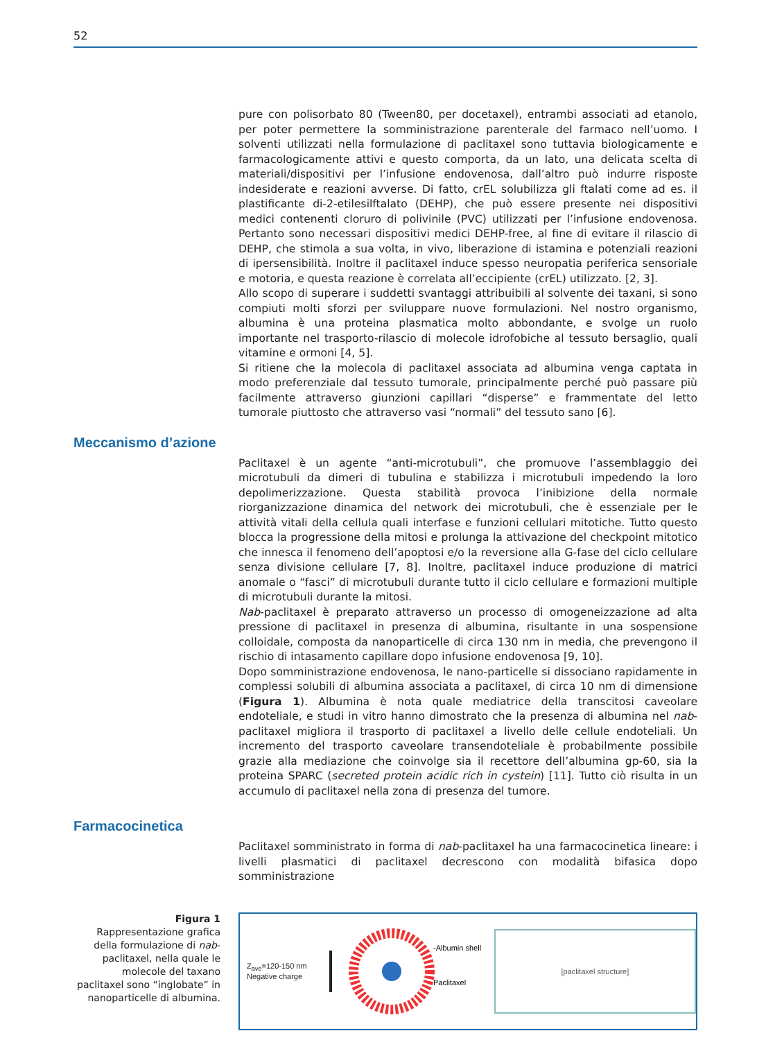52
pure con polisorbato 80 (Tween80, per docetaxel), entrambi associati ad etanolo, per poter permettere la somministrazione parenterale del farmaco nell’uomo. I solventi utilizzati nella formulazione di paclitaxel sono tuttavia biologicamente e farmacologicamente attivi e questo comporta, da un lato, una delicata scelta di materiali/dispositivi per l’infusione endovenosa, dall’altro può indurre risposte indesiderate e reazioni avverse. Di fatto, crEL solubilizza gli ftalati come ad es. il plastificante di-2-etilesilftalato (DEHP), che può essere presente nei dispositivi medici contenenti cloruro di polivinile (PVC) utilizzati per l’infusione endovenosa. Pertanto sono necessari dispositivi medici DEHP-free, al fine di evitare il rilascio di DEHP, che stimola a sua volta, in vivo, liberazione di istamina e potenziali reazioni di ipersensibilità. Inoltre il paclitaxel induce spesso neuropatia periferica sensoriale e motoria, e questa reazione è correlata all’eccipiente (crEL) utilizzato. [2, 3].
Allo scopo di superare i suddetti svantaggi attribuibili al solvente dei taxani, si sono compiuti molti sforzi per sviluppare nuove formulazioni. Nel nostro organismo, albumina è una proteina plasmatica molto abbondante, e svolge un ruolo importante nel trasporto-rilascio di molecole idrofobiche al tessuto bersaglio, quali vitamine e ormoni [4, 5].
Si ritiene che la molecola di paclitaxel associata ad albumina venga captata in modo preferenziale dal tessuto tumorale, principalmente perché può passare più facilmente attraverso giunzioni capillari “disperse” e frammentate del letto tumorale piuttosto che attraverso vasi “normali” del tessuto sano [6].
Meccanismo d’azione
Paclitaxel è un agente “anti-microtubuli”, che promuove l’assemblaggio dei microtubuli da dimeri di tubulina e stabilizza i microtubuli impedendo la loro depolimerizzazione. Questa stabilità provoca l’inibizione della normale riorganizzazione dinamica del network dei microtubuli, che è essenziale per le attività vitali della cellula quali interfase e funzioni cellulari mitotiche. Tutto questo blocca la progressione della mitosi e prolunga la attivazione del checkpoint mitotico che innesca il fenomeno dell’apoptosi e/o la reversione alla G-fase del ciclo cellulare senza divisione cellulare [7, 8]. Inoltre, paclitaxel induce produzione di matrici anomale o “fasci” di microtubuli durante tutto il ciclo cellulare e formazioni multiple di microtubuli durante la mitosi.
Nab-paclitaxel è preparato attraverso un processo di omogeneizzazione ad alta pressione di paclitaxel in presenza di albumina, risultante in una sospensione colloidale, composta da nanoparticelle di circa 130 nm in media, che prevengono il rischio di intasamento capillare dopo infusione endovenosa [9, 10].
Dopo somministrazione endovenosa, le nano-particelle si dissociano rapidamente in complessi solubili di albumina associata a paclitaxel, di circa 10 nm di dimensione (Figura 1). Albumina è nota quale mediatrice della transcitosi caveolare endoteliale, e studi in vitro hanno dimostrato che la presenza di albumina nel nab-paclitaxel migliora il trasporto di paclitaxel a livello delle cellule endoteliali. Un incremento del trasporto caveolare transendoteliale è probabilmente possibile grazie alla mediazione che coinvolge sia il recettore dell’albumina gp-60, sia la proteina SPARC (secreted protein acidic rich in cystein) [11]. Tutto ciò risulta in un accumulo di paclitaxel nella zona di presenza del tumore.
Farmacocinetica
Paclitaxel somministrato in forma di nab-paclitaxel ha una farmacocinetica lineare: i livelli plasmatici di paclitaxel decrescono con modalità bifasica dopo somministrazione
Figura 1
Rappresentazione grafica della formulazione di nab-paclitaxel, nella quale le molecole del taxano paclitaxel sono “inglobate” in nanoparticelle di albumina.
Z<sub>ave</sub>=120-150 nm
Negative charge
-Albumin shell
Paclitaxel
[paclitaxel structure]